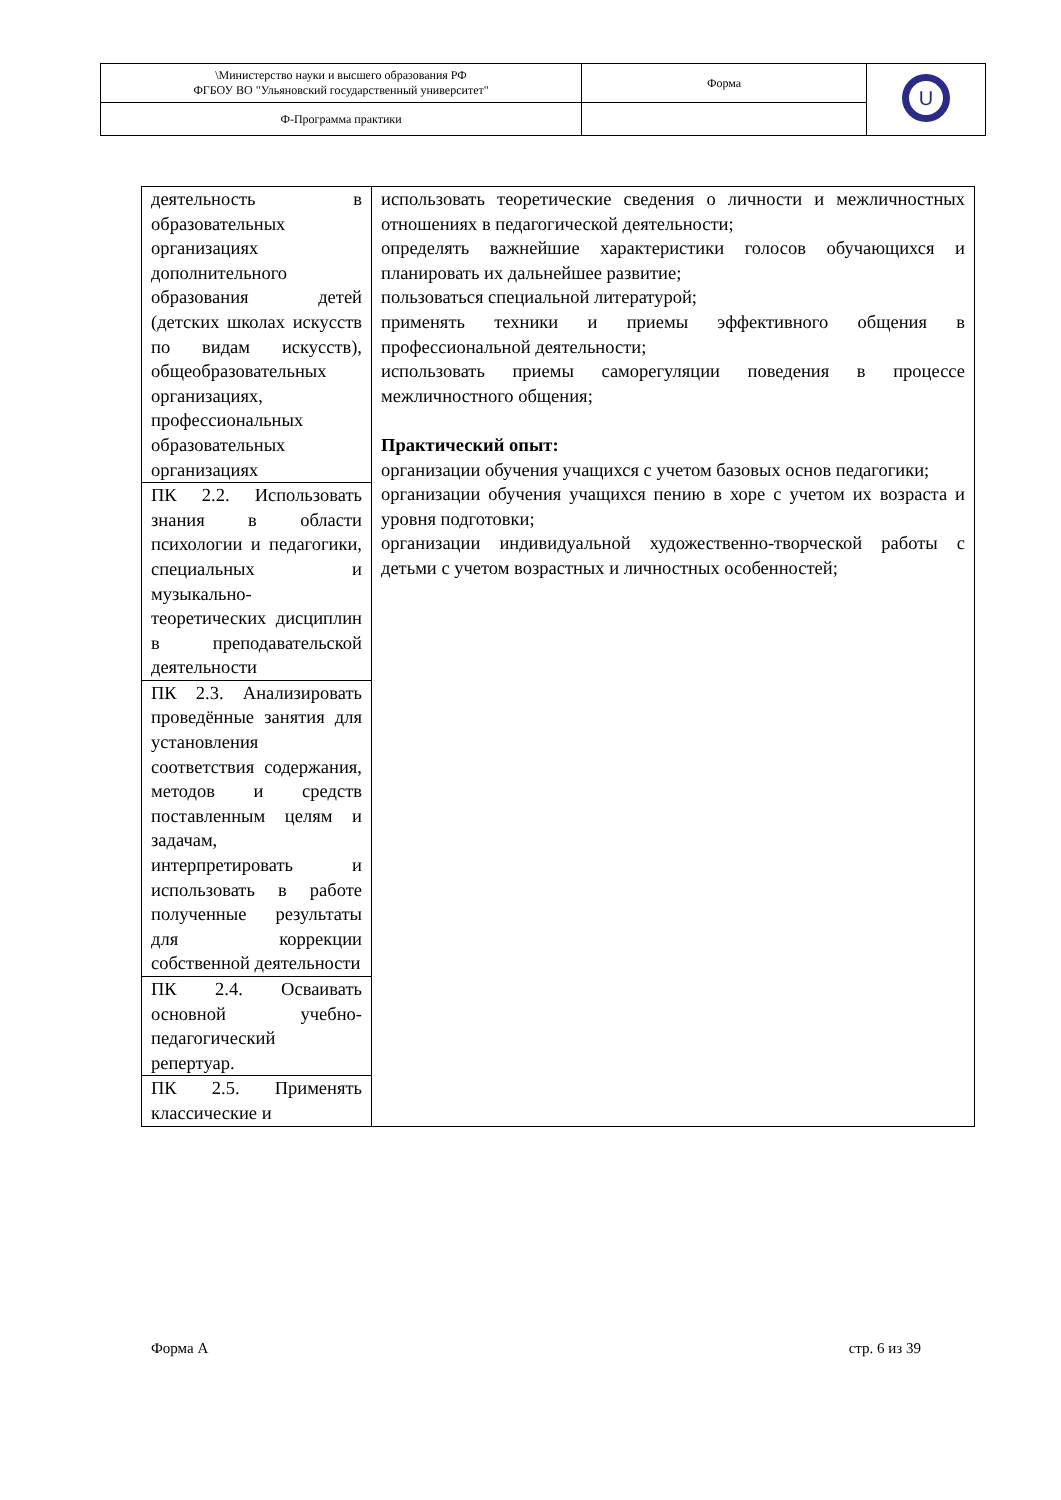| \Министерство науки и высшего образования РФ ФГБОУ ВО "Ульяновский государственный университет" | Форма | U |
| Ф-Программа практики | | |
| деятельность в образовательных организациях дополнительного образования детей (детских школах искусств по видам искусств), общеобразовательных организациях, профессиональных образовательных организациях | использовать теоретические сведения о личности и межличностных отношениях в педагогической деятельности; определять важнейшие характеристики голосов обучающихся и планировать их дальнейшее развитие; пользоваться специальной литературой; применять техники и приемы эффективного общения в профессиональной деятельности; использовать приемы саморегуляции поведения в процессе межличностного общения; Практический опыт: организации обучения учащихся с учетом базовых основ педагогики; организации обучения учащихся пению в хоре с учетом их возраста и уровня подготовки; организации индивидуальной художественно-творческой работы с детьми с учетом возрастных и личностных особенностей; |
| ПК 2.2. Использовать знания в области психологии и педагогики, специальных и музыкально-теоретических дисциплин в преподавательской деятельности | |
| ПК 2.3. Анализировать проведённые занятия для установления соответствия содержания, методов и средств поставленным целям и задачам, интерпретировать и использовать в работе полученные результаты для коррекции собственной деятельности | |
| ПК 2.4. Осваивать основной учебно-педагогический репертуар. | |
| ПК 2.5. Применять классические и | |
Форма А стр. 6 из 39